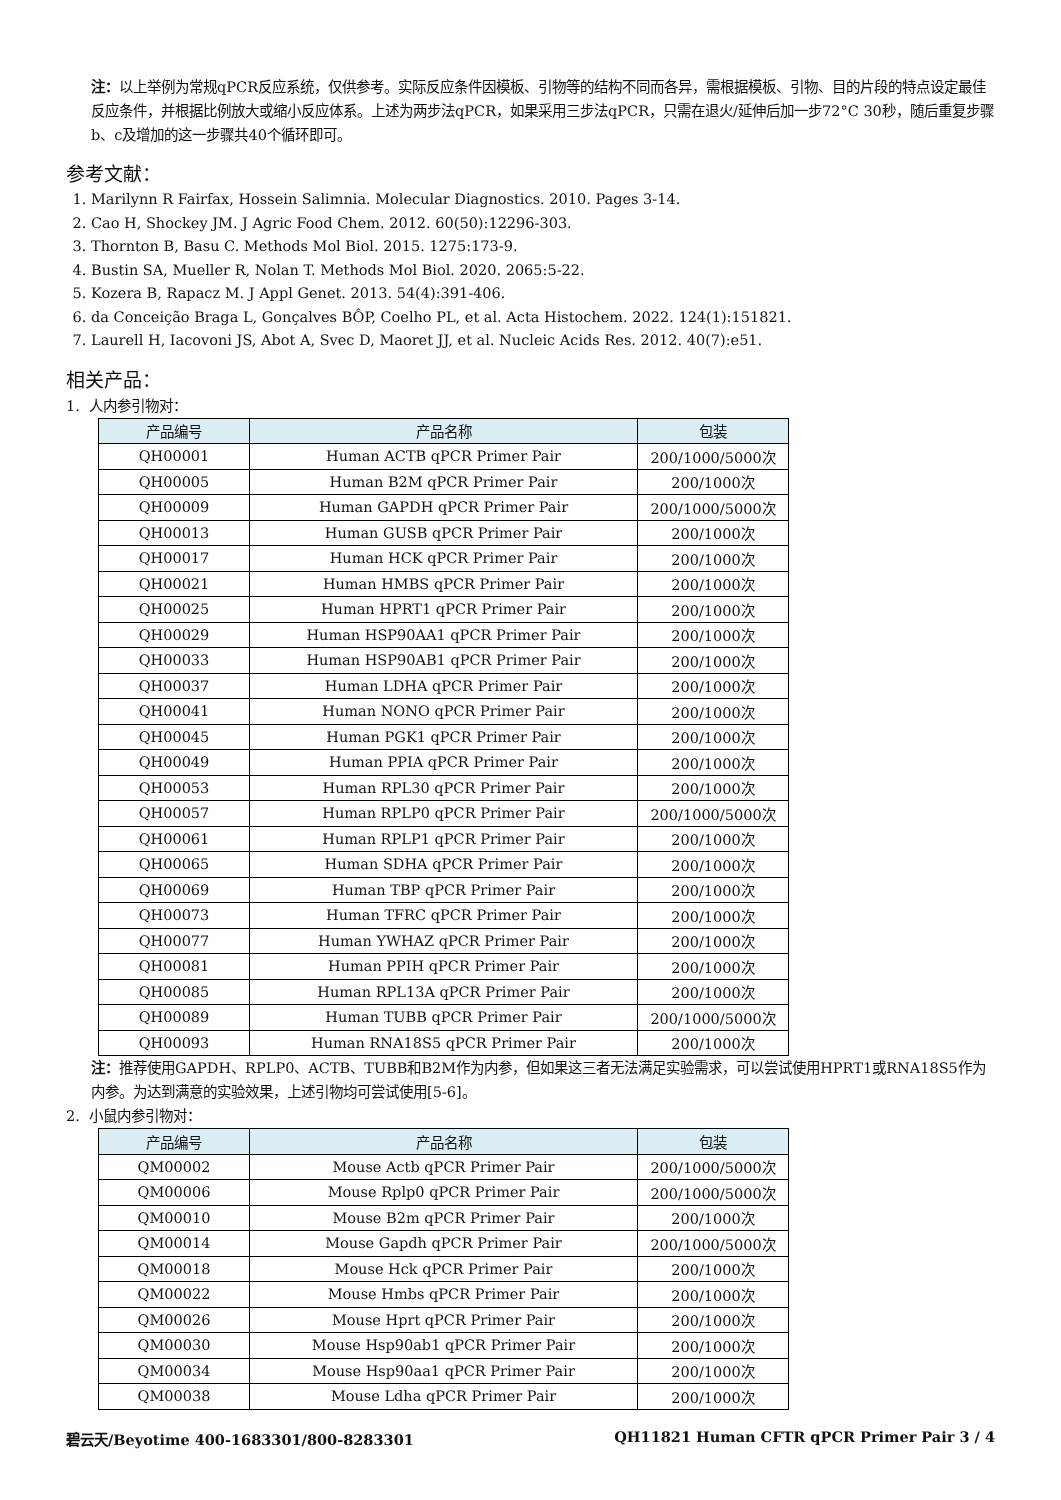注：以上举例为常规qPCR反应系统，仅供参考。实际反应条件因模板、引物等的结构不同而各异，需根据模板、引物、目的片段的特点设定最佳反应条件，并根据比例放大或缩小反应体系。上述为两步法qPCR，如果采用三步法qPCR，只需在退火/延伸后加一步72°C 30秒，随后重复步骤b、c及增加的这一步骤共40个循环即可。
参考文献：
1. Marilynn R Fairfax, Hossein Salimnia. Molecular Diagnostics. 2010. Pages 3-14.
2. Cao H, Shockey JM. J Agric Food Chem. 2012. 60(50):12296-303.
3. Thornton B, Basu C. Methods Mol Biol. 2015. 1275:173-9.
4. Bustin SA, Mueller R, Nolan T. Methods Mol Biol. 2020. 2065:5-22.
5. Kozera B, Rapacz M. J Appl Genet. 2013. 54(4):391-406.
6. da Conceição Braga L, Gonçalves BÔP, Coelho PL, et al. Acta Histochem. 2022. 124(1):151821.
7. Laurell H, Iacovoni JS, Abot A, Svec D, Maoret JJ, et al. Nucleic Acids Res. 2012. 40(7):e51.
相关产品：
1. 人内参引物对：
| 产品编号 | 产品名称 | 包装 |
| --- | --- | --- |
| QH00001 | Human ACTB qPCR Primer Pair | 200/1000/5000次 |
| QH00005 | Human B2M qPCR Primer Pair | 200/1000次 |
| QH00009 | Human GAPDH qPCR Primer Pair | 200/1000/5000次 |
| QH00013 | Human GUSB qPCR Primer Pair | 200/1000次 |
| QH00017 | Human HCK qPCR Primer Pair | 200/1000次 |
| QH00021 | Human HMBS qPCR Primer Pair | 200/1000次 |
| QH00025 | Human HPRT1 qPCR Primer Pair | 200/1000次 |
| QH00029 | Human HSP90AA1 qPCR Primer Pair | 200/1000次 |
| QH00033 | Human HSP90AB1 qPCR Primer Pair | 200/1000次 |
| QH00037 | Human LDHA qPCR Primer Pair | 200/1000次 |
| QH00041 | Human NONO qPCR Primer Pair | 200/1000次 |
| QH00045 | Human PGK1 qPCR Primer Pair | 200/1000次 |
| QH00049 | Human PPIA qPCR Primer Pair | 200/1000次 |
| QH00053 | Human RPL30 qPCR Primer Pair | 200/1000次 |
| QH00057 | Human RPLP0 qPCR Primer Pair | 200/1000/5000次 |
| QH00061 | Human RPLP1 qPCR Primer Pair | 200/1000次 |
| QH00065 | Human SDHA qPCR Primer Pair | 200/1000次 |
| QH00069 | Human TBP qPCR Primer Pair | 200/1000次 |
| QH00073 | Human TFRC qPCR Primer Pair | 200/1000次 |
| QH00077 | Human YWHAZ qPCR Primer Pair | 200/1000次 |
| QH00081 | Human PPIH qPCR Primer Pair | 200/1000次 |
| QH00085 | Human RPL13A qPCR Primer Pair | 200/1000次 |
| QH00089 | Human TUBB qPCR Primer Pair | 200/1000/5000次 |
| QH00093 | Human RNA18S5 qPCR Primer Pair | 200/1000次 |
注：推荐使用GAPDH、RPLP0、ACTB、TUBB和B2M作为内参，但如果这三者无法满足实验需求，可以尝试使用HPRT1或RNA18S5作为内参。为达到满意的实验效果，上述引物均可尝试使用[5-6]。
2. 小鼠内参引物对：
| 产品编号 | 产品名称 | 包装 |
| --- | --- | --- |
| QM00002 | Mouse Actb qPCR Primer Pair | 200/1000/5000次 |
| QM00006 | Mouse Rplp0 qPCR Primer Pair | 200/1000/5000次 |
| QM00010 | Mouse B2m qPCR Primer Pair | 200/1000次 |
| QM00014 | Mouse Gapdh qPCR Primer Pair | 200/1000/5000次 |
| QM00018 | Mouse Hck qPCR Primer Pair | 200/1000次 |
| QM00022 | Mouse Hmbs qPCR Primer Pair | 200/1000次 |
| QM00026 | Mouse Hprt qPCR Primer Pair | 200/1000次 |
| QM00030 | Mouse Hsp90ab1 qPCR Primer Pair | 200/1000次 |
| QM00034 | Mouse Hsp90aa1 qPCR Primer Pair | 200/1000次 |
| QM00038 | Mouse Ldha qPCR Primer Pair | 200/1000次 |
碧云天/Beyotime 400-1683301/800-8283301 QH11821 Human CFTR qPCR Primer Pair 3 / 4